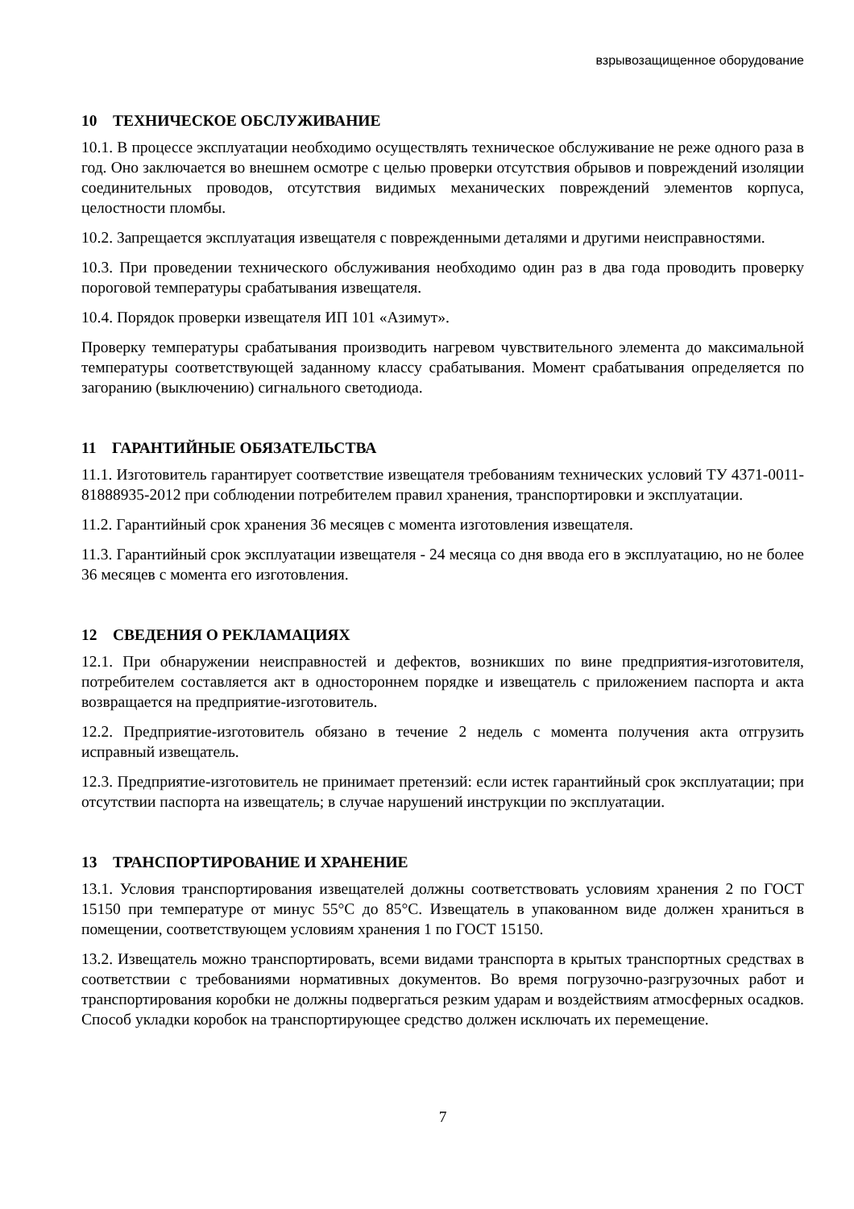взрывозащищенное оборудование
10 ТЕХНИЧЕСКОЕ ОБСЛУЖИВАНИЕ
10.1. В процессе эксплуатации необходимо осуществлять техническое обслуживание не реже одного раза в год. Оно заключается во внешнем осмотре с целью проверки отсутствия обрывов и повреждений изоляции соединительных проводов, отсутствия видимых механических повреждений элементов корпуса, целостности пломбы.
10.2. Запрещается эксплуатация извещателя с поврежденными деталями и другими неисправностями.
10.3. При проведении технического обслуживания необходимо один раз в два года проводить проверку пороговой температуры срабатывания извещателя.
10.4. Порядок проверки извещателя ИП 101 «Азимут».
Проверку температуры срабатывания производить нагревом чувствительного элемента до максимальной температуры соответствующей заданному классу срабатывания. Момент срабатывания определяется по загоранию (выключению) сигнального светодиода.
11 ГАРАНТИЙНЫЕ ОБЯЗАТЕЛЬСТВА
11.1. Изготовитель гарантирует соответствие извещателя требованиям технических условий ТУ 4371-0011-81888935-2012 при соблюдении потребителем правил хранения, транспортировки и эксплуатации.
11.2. Гарантийный срок хранения 36 месяцев с момента изготовления извещателя.
11.3. Гарантийный срок эксплуатации извещателя - 24 месяца со дня ввода его в эксплуатацию, но не более 36 месяцев с момента его изготовления.
12 СВЕДЕНИЯ О РЕКЛАМАЦИЯХ
12.1. При обнаружении неисправностей и дефектов, возникших по вине предприятия-изготовителя, потребителем составляется акт в одностороннем порядке и извещатель с приложением паспорта и акта возвращается на предприятие-изготовитель.
12.2. Предприятие-изготовитель обязано в течение 2 недель с момента получения акта отгрузить исправный извещатель.
12.3. Предприятие-изготовитель не принимает претензий: если истек гарантийный срок эксплуатации; при отсутствии паспорта на извещатель; в случае нарушений инструкции по эксплуатации.
13 ТРАНСПОРТИРОВАНИЕ И ХРАНЕНИЕ
13.1. Условия транспортирования извещателей должны соответствовать условиям хранения 2 по ГОСТ 15150 при температуре от минус 55°С до 85°С. Извещатель в упакованном виде должен храниться в помещении, соответствующем условиям хранения 1 по ГОСТ 15150.
13.2. Извещатель можно транспортировать, всеми видами транспорта в крытых транспортных средствах в соответствии с требованиями нормативных документов. Во время погрузочно-разгрузочных работ и транспортирования коробки не должны подвергаться резким ударам и воздействиям атмосферных осадков. Способ укладки коробок на транспортирующее средство должен исключать их перемещение.
7